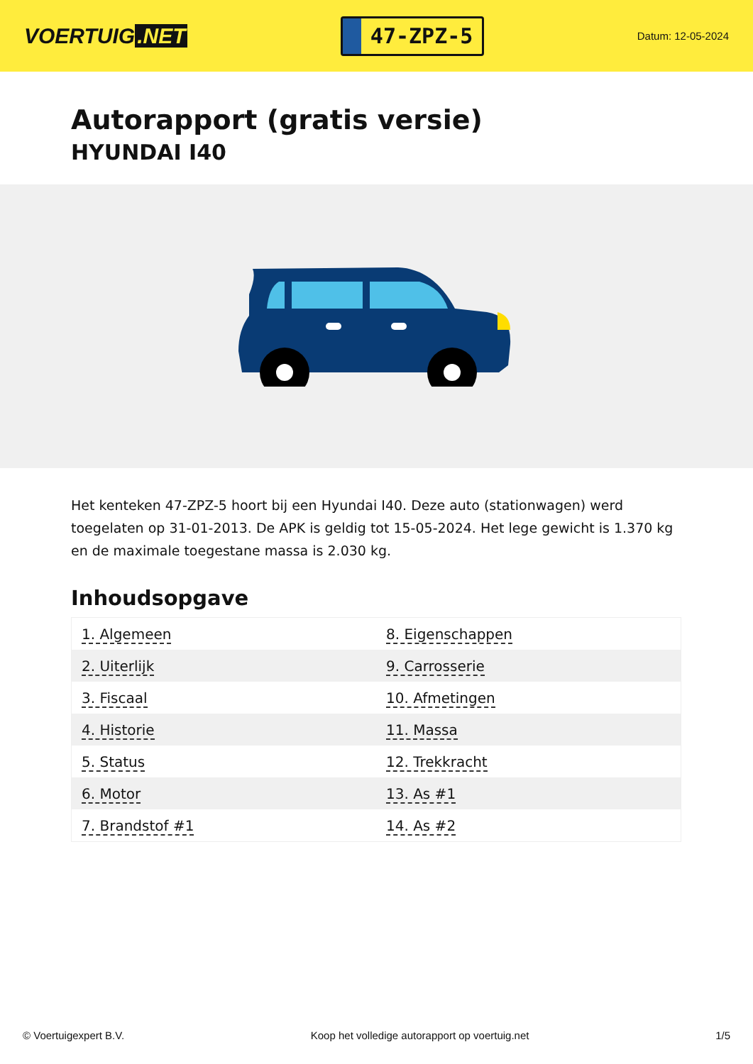VOERTUIG.NET
47-ZPZ-5
Datum: 12-05-2024
Autorapport (gratis versie)
HYUNDAI I40
Het kenteken 47-ZPZ-5 hoort bij een Hyundai I40. Deze auto (stationwagen) werd toegelaten op 31-01-2013. De APK is geldig tot 15-05-2024. Het lege gewicht is 1.370 kg en de maximale toegestane massa is 2.030 kg.
Inhoudsopgave
| 1. Algemeen | 8. Eigenschappen |
| 2. Uiterlijk | 9. Carrosserie |
| 3. Fiscaal | 10. Afmetingen |
| 4. Historie | 11. Massa |
| 5. Status | 12. Trekkracht |
| 6. Motor | 13. As #1 |
| 7. Brandstof #1 | 14. As #2 |
© Voertuigexpert B.V. Koop het volledige autorapport op voertuig.net 1/5